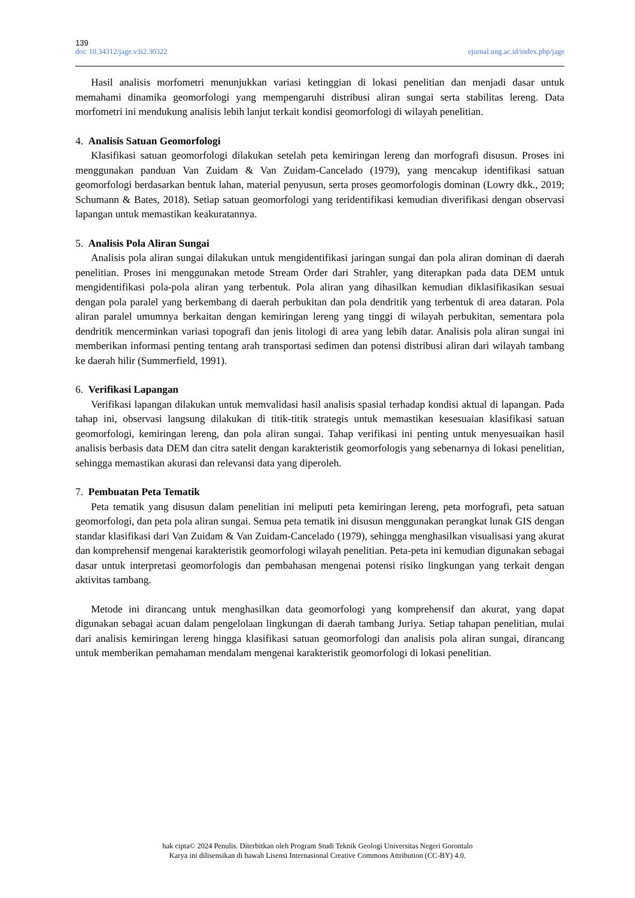139
doi: 10.34312/jage.v3i2.30322 ejurnal.ung.ac.id/index.php/jage
Hasil analisis morfometri menunjukkan variasi ketinggian di lokasi penelitian dan menjadi dasar untuk memahami dinamika geomorfologi yang mempengaruhi distribusi aliran sungai serta stabilitas lereng. Data morfometri ini mendukung analisis lebih lanjut terkait kondisi geomorfologi di wilayah penelitian.
4. Analisis Satuan Geomorfologi
Klasifikasi satuan geomorfologi dilakukan setelah peta kemiringan lereng dan morfografi disusun. Proses ini menggunakan panduan Van Zuidam & Van Zuidam-Cancelado (1979), yang mencakup identifikasi satuan geomorfologi berdasarkan bentuk lahan, material penyusun, serta proses geomorfologis dominan (Lowry dkk., 2019; Schumann & Bates, 2018). Setiap satuan geomorfologi yang teridentifikasi kemudian diverifikasi dengan observasi lapangan untuk memastikan keakuratannya.
5. Analisis Pola Aliran Sungai
Analisis pola aliran sungai dilakukan untuk mengidentifikasi jaringan sungai dan pola aliran dominan di daerah penelitian. Proses ini menggunakan metode Stream Order dari Strahler, yang diterapkan pada data DEM untuk mengidentifikasi pola-pola aliran yang terbentuk. Pola aliran yang dihasilkan kemudian diklasifikasikan sesuai dengan pola paralel yang berkembang di daerah perbukitan dan pola dendritik yang terbentuk di area dataran. Pola aliran paralel umumnya berkaitan dengan kemiringan lereng yang tinggi di wilayah perbukitan, sementara pola dendritik mencerminkan variasi topografi dan jenis litologi di area yang lebih datar. Analisis pola aliran sungai ini memberikan informasi penting tentang arah transportasi sedimen dan potensi distribusi aliran dari wilayah tambang ke daerah hilir (Summerfield, 1991).
6. Verifikasi Lapangan
Verifikasi lapangan dilakukan untuk memvalidasi hasil analisis spasial terhadap kondisi aktual di lapangan. Pada tahap ini, observasi langsung dilakukan di titik-titik strategis untuk memastikan kesesuaian klasifikasi satuan geomorfologi, kemiringan lereng, dan pola aliran sungai. Tahap verifikasi ini penting untuk menyesuaikan hasil analisis berbasis data DEM dan citra satelit dengan karakteristik geomorfologis yang sebenarnya di lokasi penelitian, sehingga memastikan akurasi dan relevansi data yang diperoleh.
7. Pembuatan Peta Tematik
Peta tematik yang disusun dalam penelitian ini meliputi peta kemiringan lereng, peta morfografi, peta satuan geomorfologi, dan peta pola aliran sungai. Semua peta tematik ini disusun menggunakan perangkat lunak GIS dengan standar klasifikasi dari Van Zuidam & Van Zuidam-Cancelado (1979), sehingga menghasilkan visualisasi yang akurat dan komprehensif mengenai karakteristik geomorfologi wilayah penelitian. Peta-peta ini kemudian digunakan sebagai dasar untuk interpretasi geomorfologis dan pembahasan mengenai potensi risiko lingkungan yang terkait dengan aktivitas tambang.
Metode ini dirancang untuk menghasilkan data geomorfologi yang komprehensif dan akurat, yang dapat digunakan sebagai acuan dalam pengelolaan lingkungan di daerah tambang Juriya. Setiap tahapan penelitian, mulai dari analisis kemiringan lereng hingga klasifikasi satuan geomorfologi dan analisis pola aliran sungai, dirancang untuk memberikan pemahaman mendalam mengenai karakteristik geomorfologi di lokasi penelitian.
hak cipta© 2024 Penulis. Diterbitkan oleh Program Studi Teknik Geologi Universitas Negeri Gorontalo
Karya ini dilisensikan di bawah Lisensi Internasional Creative Commons Attribution (CC-BY) 4.0.